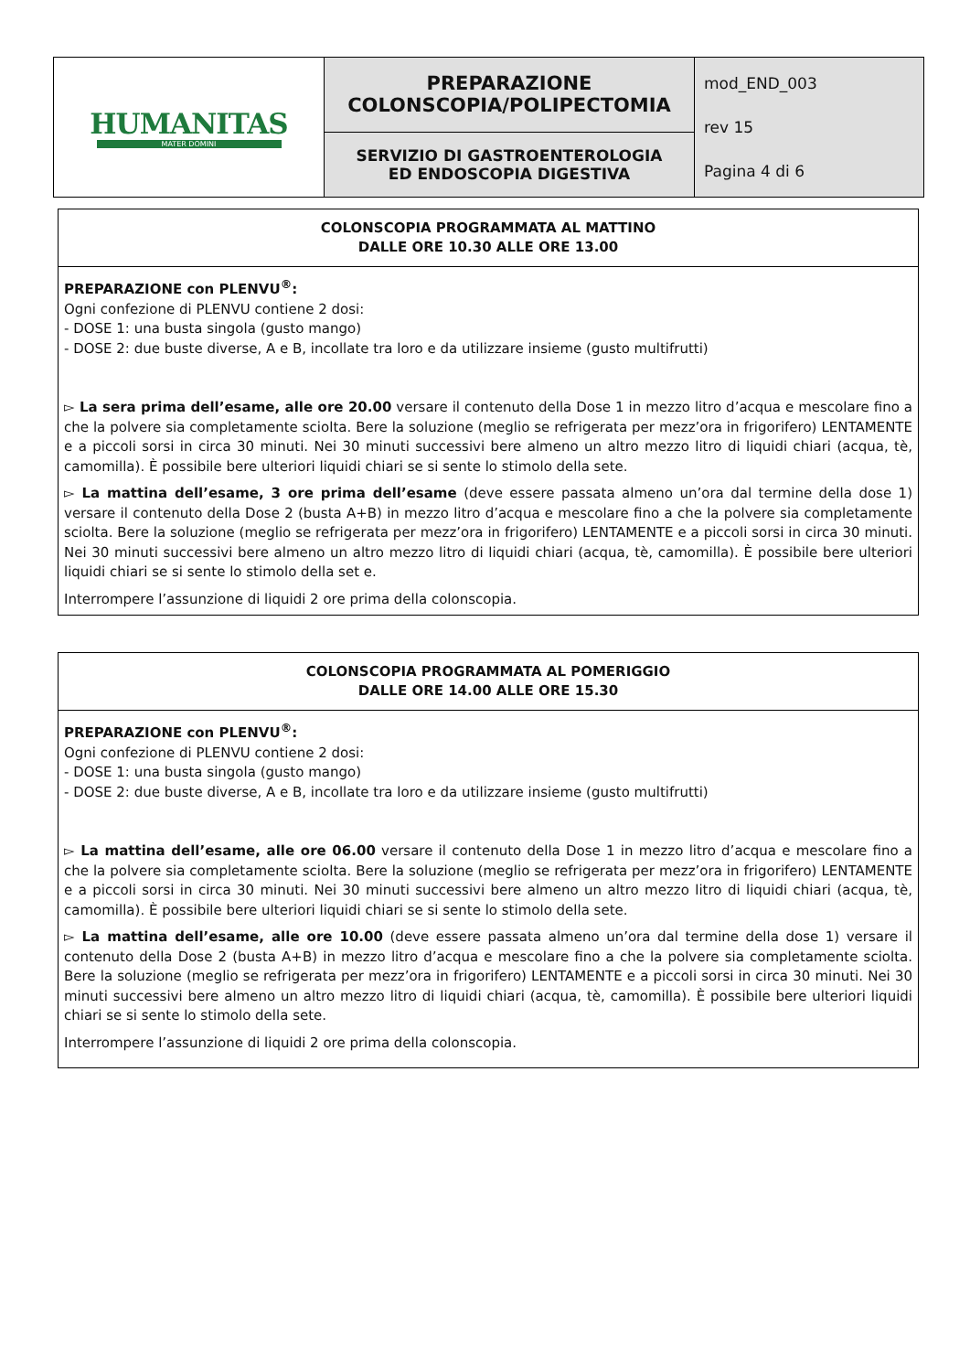| HUMANITAS MATER DOMINI | PREPARAZIONE COLONSCOPIA/POLIPECTOMIA | mod_END_003 rev 15 Pagina 4 di 6 |
| | SERVIZIO DI GASTROENTEROLOGIA ED ENDOSCOPIA DIGESTIVA | |
COLONSCOPIA PROGRAMMATA AL MATTINO
DALLE ORE 10.30 ALLE ORE 13.00
PREPARAZIONE con PLENVU<sup>®</sup>:
Ogni confezione di PLENVU contiene 2 dosi:
- DOSE 1: una busta singola (gusto mango)
- DOSE 2: due buste diverse, A e B, incollate tra loro e da utilizzare insieme (gusto multifrutti)
▻ La sera prima dell’esame, alle ore 20.00 versare il contenuto della Dose 1 in mezzo litro d’acqua e mescolare fino a che la polvere sia completamente sciolta. Bere la soluzione (meglio se refrigerata per mezz’ora in frigorifero) LENTAMENTE e a piccoli sorsi in circa 30 minuti. Nei 30 minuti successivi bere almeno un altro mezzo litro di liquidi chiari (acqua, tè, camomilla). È possibile bere ulteriori liquidi chiari se si sente lo stimolo della sete.
▻ La mattina dell’esame, 3 ore prima dell’esame (deve essere passata almeno un’ora dal termine della dose 1) versare il contenuto della Dose 2 (busta A+B) in mezzo litro d’acqua e mescolare fino a che la polvere sia completamente sciolta. Bere la soluzione (meglio se refrigerata per mezz’ora in frigorifero) LENTAMENTE e a piccoli sorsi in circa 30 minuti. Nei 30 minuti successivi bere almeno un altro mezzo litro di liquidi chiari (acqua, tè, camomilla). È possibile bere ulteriori liquidi chiari se si sente lo stimolo della set e.
Interrompere l’assunzione di liquidi 2 ore prima della colonscopia.
COLONSCOPIA PROGRAMMATA AL POMERIGGIO
DALLE ORE 14.00 ALLE ORE 15.30
PREPARAZIONE con PLENVU<sup>®</sup>:
Ogni confezione di PLENVU contiene 2 dosi:
- DOSE 1: una busta singola (gusto mango)
- DOSE 2: due buste diverse, A e B, incollate tra loro e da utilizzare insieme (gusto multifrutti)
▻ La mattina dell’esame, alle ore 06.00 versare il contenuto della Dose 1 in mezzo litro d’acqua e mescolare fino a che la polvere sia completamente sciolta. Bere la soluzione (meglio se refrigerata per mezz’ora in frigorifero) LENTAMENTE e a piccoli sorsi in circa 30 minuti. Nei 30 minuti successivi bere almeno un altro mezzo litro di liquidi chiari (acqua, tè, camomilla). È possibile bere ulteriori liquidi chiari se si sente lo stimolo della sete.
▻ La mattina dell’esame, alle ore 10.00 (deve essere passata almeno un’ora dal termine della dose 1) versare il contenuto della Dose 2 (busta A+B) in mezzo litro d’acqua e mescolare fino a che la polvere sia completamente sciolta. Bere la soluzione (meglio se refrigerata per mezz’ora in frigorifero) LENTAMENTE e a piccoli sorsi in circa 30 minuti. Nei 30 minuti successivi bere almeno un altro mezzo litro di liquidi chiari (acqua, tè, camomilla). È possibile bere ulteriori liquidi chiari se si sente lo stimolo della sete.
Interrompere l’assunzione di liquidi 2 ore prima della colonscopia.